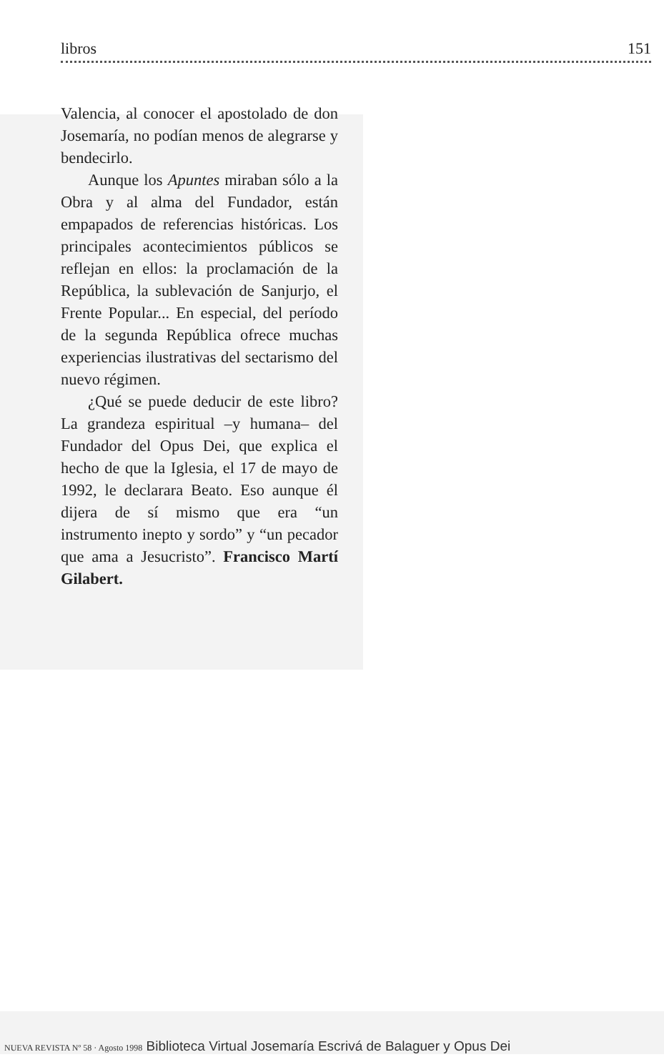libros 151
Valencia, al conocer el apostolado de don Josemaría, no podían menos de alegrarse y bendecirlo.
Aunque los Apuntes miraban sólo a la Obra y al alma del Fundador, están empapados de referencias históricas. Los principales acontecimientos públicos se reflejan en ellos: la proclamación de la República, la sublevación de Sanjurjo, el Frente Popular... En especial, del período de la segunda República ofrece muchas experiencias ilustrativas del sectarismo del nuevo régimen.
¿Qué se puede deducir de este libro? La grandeza espiritual –y humana– del Fundador del Opus Dei, que explica el hecho de que la Iglesia, el 17 de mayo de 1992, le declarara Beato. Eso aunque él dijera de sí mismo que era “un instrumento inepto y sordo” y “un pecador que ama a Jesucristo”. Francisco Martí Gilabert.
NUEVA REVISTA Nº 58 · Agosto 1998 Biblioteca Virtual Josemaría Escrivá de Balaguer y Opus Dei